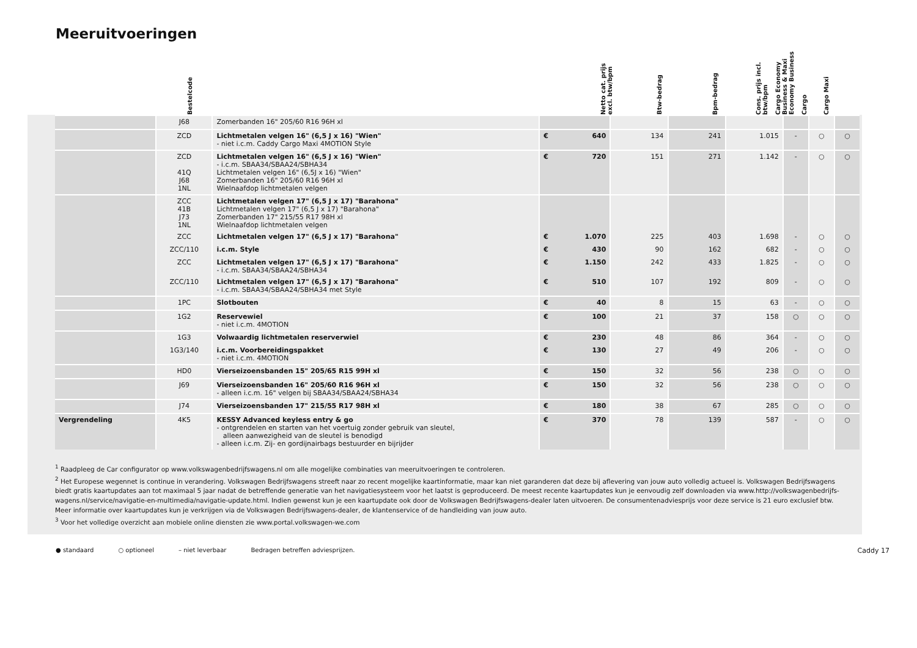Meeruitvoeringen
Bestelcode Netto cat. prijs excl. btw/bpm Btw-bedrag Bpm-bedrag Cons. prijs incl. btw/bpm Cargo Economy Business & Maxi Economy Business Cargo Cargo Maxi
| | J68 | Zomerbanden 16" 205/60 R16 96H xl | | | | | | | | |
| | ZCD | Lichtmetalen velgen 16" (6,5 J x 16) "Wien" - niet i.c.m. Caddy Cargo Maxi 4MOTION Style | € | 640 | 134 | 241 | 1.015 | - | ○ | ○ |
| | ZCD 41Q J68 1NL | Lichtmetalen velgen 16" (6,5 J x 16) "Wien" - i.c.m. SBAA34/SBAA24/SBHA34 Lichtmetalen velgen 16" (6,5J x 16) "Wien" Zomerbanden 16" 205/60 R16 96H xl Wielnaafdop lichtmetalen velgen | € | 720 | 151 | 271 | 1.142 | - | ○ | ○ |
| | ZCC 41B J73 1NL | Lichtmetalen velgen 17" (6,5 J x 17) "Barahona" Lichtmetalen velgen 17" (6,5 J x 17) "Barahona" Zomerbanden 17" 215/55 R17 98H xl Wielnaafdop lichtmetalen velgen | | | | | | | | |
| | ZCC | Lichtmetalen velgen 17" (6,5 J x 17) "Barahona" | € | 1.070 | 225 | 403 | 1.698 | - | ○ | ○ |
| | ZCC/110 | i.c.m. Style | € | 430 | 90 | 162 | 682 | - | ○ | ○ |
| | ZCC | Lichtmetalen velgen 17" (6,5 J x 17) "Barahona" - i.c.m. SBAA34/SBAA24/SBHA34 | € | 1.150 | 242 | 433 | 1.825 | - | ○ | ○ |
| | ZCC/110 | Lichtmetalen velgen 17" (6,5 J x 17) "Barahona" - i.c.m. SBAA34/SBAA24/SBHA34 met Style | € | 510 | 107 | 192 | 809 | - | ○ | ○ |
| | 1PC | Slotbouten | € | 40 | 8 | 15 | 63 | - | ○ | ○ |
| | 1G2 | Reservewiel - niet i.c.m. 4MOTION | € | 100 | 21 | 37 | 158 | ○ | ○ | ○ |
| | 1G3 | Volwaardig lichtmetalen reserverwiel | € | 230 | 48 | 86 | 364 | - | ○ | ○ |
| | 1G3/140 | i.c.m. Voorbereidingspakket - niet i.c.m. 4MOTION | € | 130 | 27 | 49 | 206 | - | ○ | ○ |
| | HD0 | Vierseizoensbanden 15" 205/65 R15 99H xl | € | 150 | 32 | 56 | 238 | ○ | ○ | ○ |
| | J69 | Vierseizoensbanden 16" 205/60 R16 96H xl - alleen i.c.m. 16" velgen bij SBAA34/SBAA24/SBHA34 | € | 150 | 32 | 56 | 238 | ○ | ○ | ○ |
| | J74 | Vierseizoensbanden 17" 215/55 R17 98H xl | € | 180 | 38 | 67 | 285 | ○ | ○ | ○ |
| Vergrendeling | 4K5 | KESSY Advanced keyless entry & go - ontgrendelen en starten van het voertuig zonder gebruik van sleutel, alleen aanwezigheid van de sleutel is benodigd - alleen i.c.m. Zij- en gordijnairbags bestuurder en bijrijder | € | 370 | 78 | 139 | 587 | - | ○ | ○ |
<sup>1</sup> Raadpleeg de Car configurator op www.volkswagenbedrijfswagens.nl om alle mogelijke combinaties van meeruitvoeringen te controleren.
<sup>2</sup> Het Europese wegennet is continue in verandering. Volkswagen Bedrijfswagens streeft naar zo recent mogelijke kaartinformatie, maar kan niet garanderen dat deze bij aflevering van jouw auto volledig actueel is. Volkswagen Bedrijfswagens biedt gratis kaartupdates aan tot maximaal 5 jaar nadat de betreffende generatie van het navigatiesysteem voor het laatst is geproduceerd. De meest recente kaartupdates kun je eenvoudig zelf downloaden via www.http://volkswagenbedrijfs-wagens.nl/service/navigatie-en-multimedia/navigatie-update.html. Indien gewenst kun je een kaartupdate ook door de Volkswagen Bedrijfswagens-dealer laten uitvoeren. De consumentenadviesprijs voor deze service is 21 euro exclusief btw. Meer informatie over kaartupdates kun je verkrijgen via de Volkswagen Bedrijfswagens-dealer, de klantenservice of de handleiding van jouw auto.
<sup>3</sup> Voor het volledige overzicht aan mobiele online diensten zie www.portal.volkswagen-we.com
● standaard ○ optioneel – niet leverbaar Bedragen betreffen adviesprijzen. Caddy 17